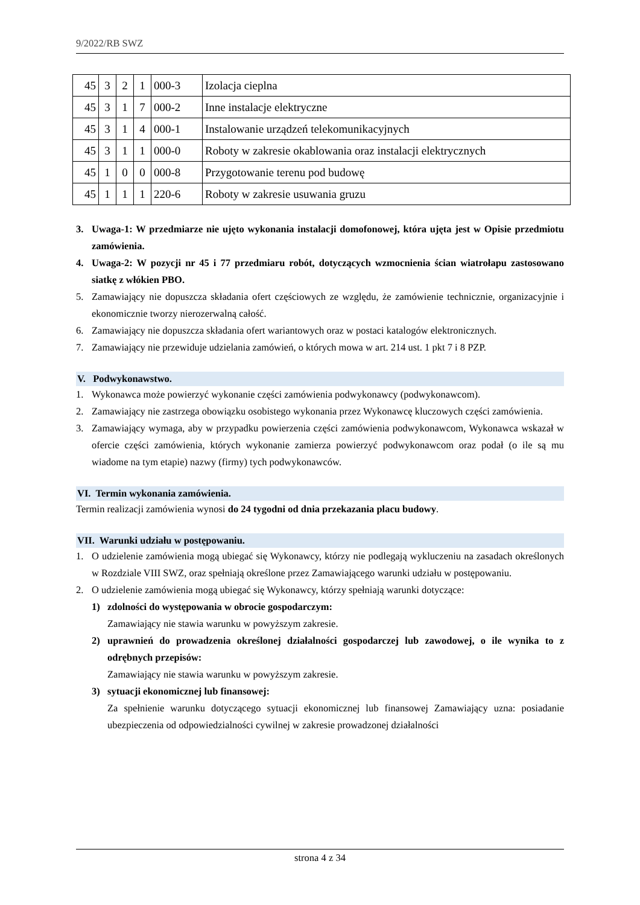9/2022/RB SWZ
| 45 | 3 | 2 | 1 | 000-3 | Izolacja cieplna |
| 45 | 3 | 1 | 7 | 000-2 | Inne instalacje elektryczne |
| 45 | 3 | 1 | 4 | 000-1 | Instalowanie urządzeń telekomunikacyjnych |
| 45 | 3 | 1 | 1 | 000-0 | Roboty w zakresie okablowania oraz instalacji elektrycznych |
| 45 | 1 | 0 | 0 | 000-8 | Przygotowanie terenu pod budowę |
| 45 | 1 | 1 | 1 | 220-6 | Roboty w zakresie usuwania gruzu |
3. Uwaga-1: W przedmiarze nie ujęto wykonania instalacji domofonowej, która ujęta jest w Opisie przedmiotu zamówienia.
4. Uwaga-2: W pozycji nr 45 i 77 przedmiaru robót, dotyczących wzmocnienia ścian wiatrołapu zastosowano siatkę z włókien PBO.
5. Zamawiający nie dopuszcza składania ofert częściowych ze względu, że zamówienie technicznie, organizacyjnie i ekonomicznie tworzy nierozerwalną całość.
6. Zamawiający nie dopuszcza składania ofert wariantowych oraz w postaci katalogów elektronicznych.
7. Zamawiający nie przewiduje udzielania zamówień, o których mowa w art. 214 ust. 1 pkt 7 i 8 PZP.
V. Podwykonawstwo.
1. Wykonawca może powierzyć wykonanie części zamówienia podwykonawcy (podwykonawcom).
2. Zamawiający nie zastrzega obowiązku osobistego wykonania przez Wykonawcę kluczowych części zamówienia.
3. Zamawiający wymaga, aby w przypadku powierzenia części zamówienia podwykonawcom, Wykonawca wskazał w ofercie części zamówienia, których wykonanie zamierza powierzyć podwykonawcom oraz podał (o ile są mu wiadome na tym etapie) nazwy (firmy) tych podwykonawców.
VI. Termin wykonania zamówienia.
Termin realizacji zamówienia wynosi do 24 tygodni od dnia przekazania placu budowy.
VII. Warunki udziału w postępowaniu.
1. O udzielenie zamówienia mogą ubiegać się Wykonawcy, którzy nie podlegają wykluczeniu na zasadach określonych w Rozdziale VIII SWZ, oraz spełniają określone przez Zamawiającego warunki udziału w postępowaniu.
2. O udzielenie zamówienia mogą ubiegać się Wykonawcy, którzy spełniają warunki dotyczące:
1) zdolności do występowania w obrocie gospodarczym:
Zamawiający nie stawia warunku w powyższym zakresie.
2) uprawnień do prowadzenia określonej działalności gospodarczej lub zawodowej, o ile wynika to z odrębnych przepisów:
Zamawiający nie stawia warunku w powyższym zakresie.
3) sytuacji ekonomicznej lub finansowej:
Za spełnienie warunku dotyczącego sytuacji ekonomicznej lub finansowej Zamawiający uzna: posiadanie ubezpieczenia od odpowiedzialności cywilnej w zakresie prowadzonej działalności
strona 4 z 34